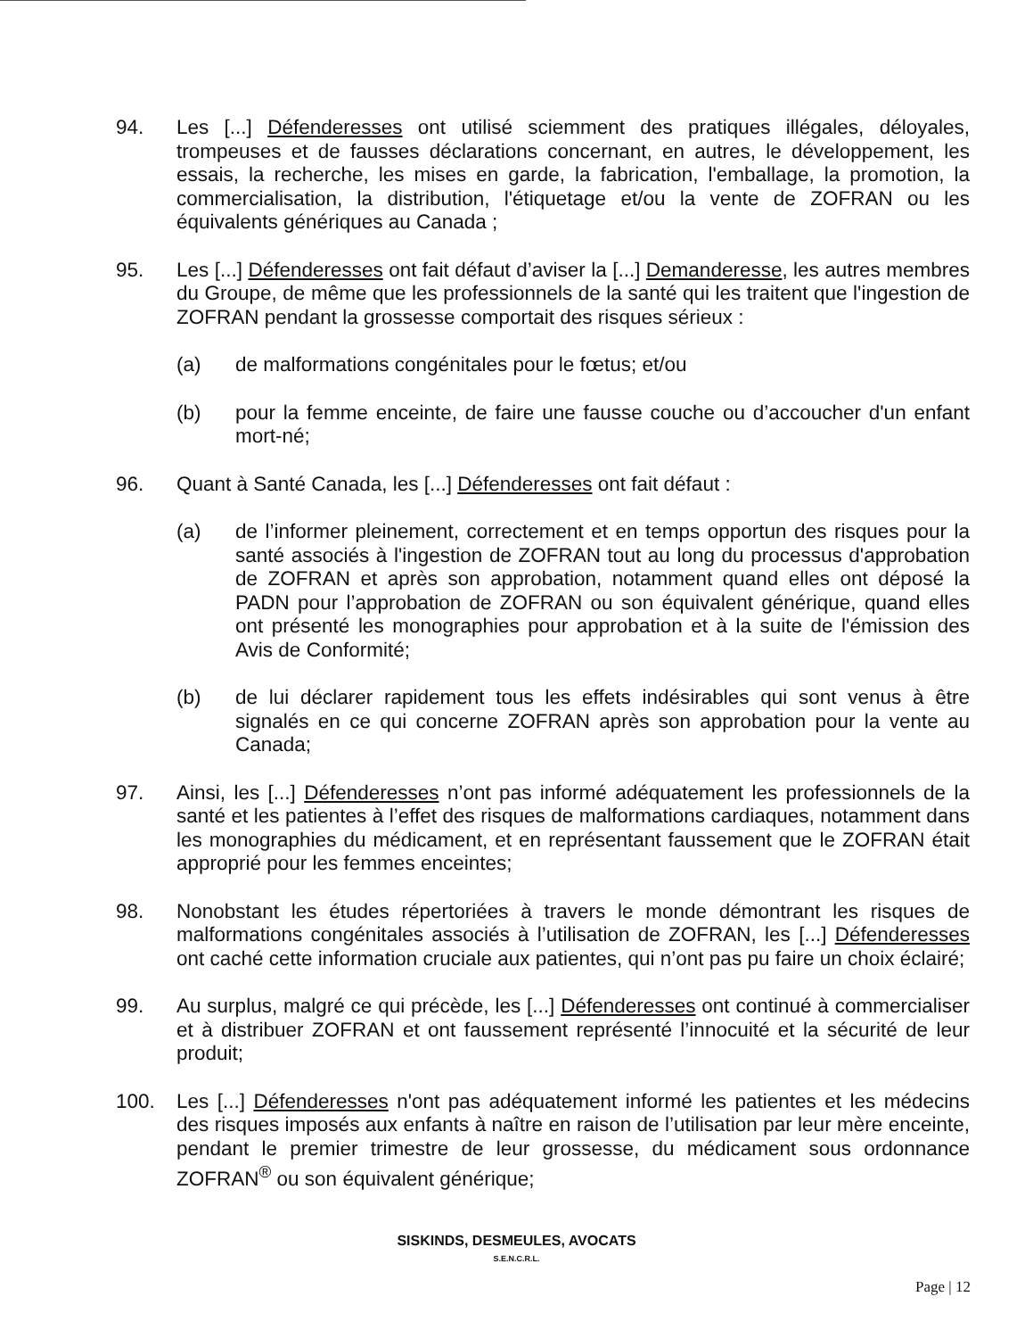94. Les [...] Défenderesses ont utilisé sciemment des pratiques illégales, déloyales, trompeuses et de fausses déclarations concernant, en autres, le développement, les essais, la recherche, les mises en garde, la fabrication, l'emballage, la promotion, la commercialisation, la distribution, l'étiquetage et/ou la vente de ZOFRAN ou les équivalents génériques au Canada ;
95. Les [...] Défenderesses ont fait défaut d’aviser la [...] Demanderesse, les autres membres du Groupe, de même que les professionnels de la santé qui les traitent que l'ingestion de ZOFRAN pendant la grossesse comportait des risques sérieux :
(a) de malformations congénitales pour le fœtus; et/ou
(b) pour la femme enceinte, de faire une fausse couche ou d’accoucher d'un enfant mort-né;
96. Quant à Santé Canada, les [...] Défenderesses ont fait défaut :
(a) de l’informer pleinement, correctement et en temps opportun des risques pour la santé associés à l'ingestion de ZOFRAN tout au long du processus d'approbation de ZOFRAN et après son approbation, notamment quand elles ont déposé la PADN pour l’approbation de ZOFRAN ou son équivalent générique, quand elles ont présenté les monographies pour approbation et à la suite de l'émission des Avis de Conformité;
(b) de lui déclarer rapidement tous les effets indésirables qui sont venus à être signalés en ce qui concerne ZOFRAN après son approbation pour la vente au Canada;
97. Ainsi, les [...] Défenderesses n’ont pas informé adéquatement les professionnels de la santé et les patientes à l’effet des risques de malformations cardiaques, notamment dans les monographies du médicament, et en représentant faussement que le ZOFRAN était approprié pour les femmes enceintes;
98. Nonobstant les études répertoriées à travers le monde démontrant les risques de malformations congénitales associés à l’utilisation de ZOFRAN, les [...] Défenderesses ont caché cette information cruciale aux patientes, qui n’ont pas pu faire un choix éclairé;
99. Au surplus, malgré ce qui précède, les [...] Défenderesses ont continué à commercialiser et à distribuer ZOFRAN et ont faussement représenté l’innocuité et la sécurité de leur produit;
100. Les [...] Défenderesses n'ont pas adéquatement informé les patientes et les médecins des risques imposés aux enfants à naître en raison de l’utilisation par leur mère enceinte, pendant le premier trimestre de leur grossesse, du médicament sous ordonnance ZOFRAN<sup>®</sup> ou son équivalent générique;
SISKINDS, DESMEULES, AVOCATS
S.E.N.C.R.L.
Page | 12